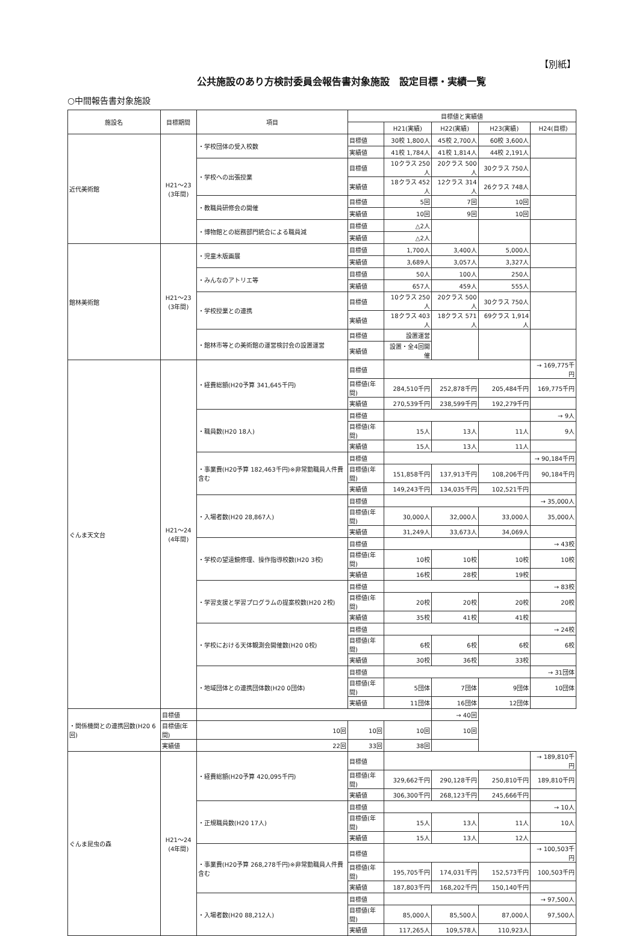【別紙】
公共施設のあり方検討委員会報告書対象施設　設定目標・実績一覧
○中間報告書対象施設
| 施設名 | 目標期間 | 項目 | 目標値と実績値 | | | | |
| --- | --- | --- | --- | --- | --- | --- | --- |
| | | | | H21(実績) | H22(実績) | H23(実績) | H24(目標) |
| 近代美術館 | H21～23 (3年間) | ・学校団体の受入校数 | 目標値 | 30校 1,800人 | 45校 2,700人 | 60校 3,600人 | |
| | | | 実績値 | 41校 1,784人 | 41校 1,814人 | 44校 2,191人 | |
| | | ・学校への出張授業 | 目標値 | 10クラス 250人 | 20クラス 500人 | 30クラス 750人 | |
| | | | 実績値 | 18クラス 452人 | 12クラス 314人 | 26クラス 748人 | |
| | | ・教職員研修会の開催 | 目標値 | 5回 | 7回 | 10回 | |
| | | | 実績値 | 10回 | 9回 | 10回 | |
| | | ・博物館との総務部門統合による職員減 | 目標値 | △2人 | | | |
| | | | 実績値 | △2人 | | | |
| 館林美術館 | H21～23 (3年間) | ・児童木版画展 | 目標値 | 1,700人 | 3,400人 | 5,000人 | |
| | | | 実績値 | 3,689人 | 3,057人 | 3,327人 | |
| | | ・みんなのアトリエ等 | 目標値 | 50人 | 100人 | 250人 | |
| | | | 実績値 | 657人 | 459人 | 555人 | |
| | | ・学校授業との連携 | 目標値 | 10クラス 250人 | 20クラス 500人 | 30クラス 750人 | |
| | | | 実績値 | 18クラス 403人 | 18クラス 571人 | 69クラス 1,914人 | |
| | | ・館林市等との美術館の運営検討会の設置運営 | 目標値 | 設置運営 | | | |
| | | | 実績値 | 設置・全4回開催 | | | |
| ぐんま天文台 | H21～24 (4年間) | ・経費総額(H20予算 341,645千円) | 目標値 | | | | → 169,775千円 |
| | | | 目標値(年間) | 284,510千円 | 252,878千円 | 205,484千円 | 169,775千円 |
| | | | 実績値 | 270,539千円 | 238,599千円 | 192,279千円 | |
| | | ・職員数(H20 18人) | 目標値 | | | | → 9人 |
| | | | 目標値(年間) | 15人 | 13人 | 11人 | 9人 |
| | | | 実績値 | 15人 | 13人 | 11人 | |
| | | ・事業費(H20予算 182,463千円)※非常勤職員人件費含む | 目標値 | | | | → 90,184千円 |
| | | | 目標値(年間) | 151,858千円 | 137,913千円 | 108,206千円 | 90,184千円 |
| | | | 実績値 | 149,243千円 | 134,035千円 | 102,521千円 | |
| | | ・入場者数(H20 28,867人) | 目標値 | | | | → 35,000人 |
| | | | 目標値(年間) | 30,000人 | 32,000人 | 33,000人 | 35,000人 |
| | | | 実績値 | 31,249人 | 33,673人 | 34,069人 | |
| | | ・学校の望遠鏡修理、操作指導校数(H20 3校) | 目標値 | | | | → 43校 |
| | | | 目標値(年間) | 10校 | 10校 | 10校 | 10校 |
| | | | 実績値 | 16校 | 28校 | 19校 | |
| | | ・学習支援と学習プログラムの提案校数(H20 2校) | 目標値 | | | | → 83校 |
| | | | 目標値(年間) | 20校 | 20校 | 20校 | 20校 |
| | | | 実績値 | 35校 | 41校 | 41校 | |
| | | ・学校における天体観測会開催数(H20 0校) | 目標値 | | | | → 24校 |
| | | | 目標値(年間) | 6校 | 6校 | 6校 | 6校 |
| | | | 実績値 | 30校 | 36校 | 33校 | |
| | | ・地域団体との連携団体数(H20 0団体) | 目標値 | | | | → 31団体 |
| | | | 目標値(年間) | 5団体 | 7団体 | 9団体 | 10団体 |
| | | | 実績値 | 11団体 | 16団体 | 12団体 | |
| ・関係機関との連携回数(H20 6回) | 目標値 | | | | → 40回 | | |
| | 目標値(年間) | 10回 | 10回 | 10回 | 10回 | | |
| | 実績値 | 22回 | 33回 | 38回 | | | |
| ぐんま昆虫の森 | H21～24 (4年間) | ・経費総額(H20予算 420,095千円) | 目標値 | | | | → 189,810千円 |
| | | | 目標値(年間) | 329,662千円 | 290,128千円 | 250,810千円 | 189,810千円 |
| | | | 実績値 | 306,300千円 | 268,123千円 | 245,666千円 | |
| | | ・正規職員数(H20 17人) | 目標値 | | | | → 10人 |
| | | | 目標値(年間) | 15人 | 13人 | 11人 | 10人 |
| | | | 実績値 | 15人 | 13人 | 12人 | |
| | | ・事業費(H20予算 268,278千円)※非常勤職員人件費含む | 目標値 | | | | → 100,503千円 |
| | | | 目標値(年間) | 195,705千円 | 174,031千円 | 152,573千円 | 100,503千円 |
| | | | 実績値 | 187,803千円 | 168,202千円 | 150,140千円 | |
| | | ・入場者数(H20 88,212人) | 目標値 | | | | → 97,500人 |
| | | | 目標値(年間) | 85,000人 | 85,500人 | 87,000人 | 97,500人 |
| | | | 実績値 | 117,265人 | 109,578人 | 110,923人 | |